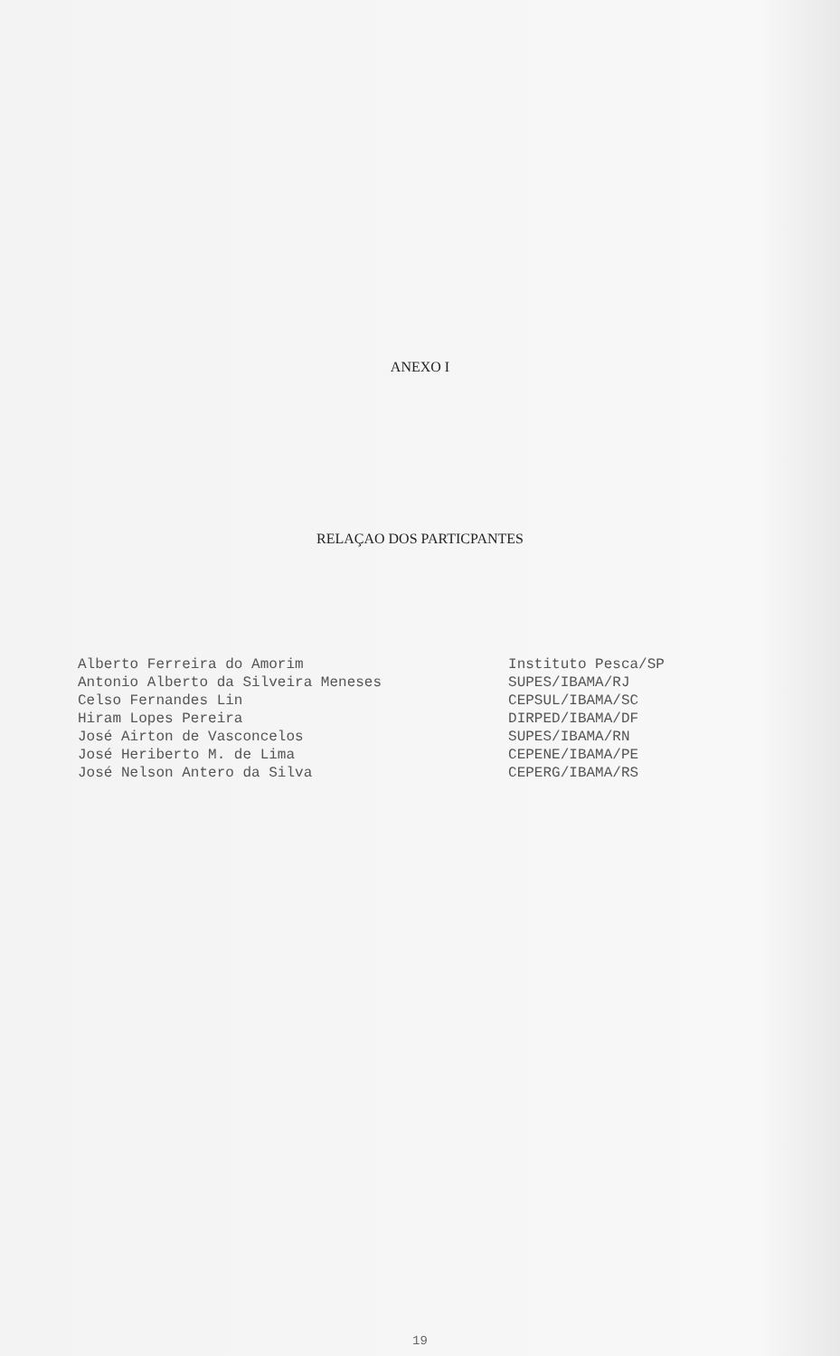ANEXO I
RELAÇAO DOS PARTICPANTES
| Alberto Ferreira do Amorim | Instituto Pesca/SP |
| Antonio Alberto da Silveira Meneses | SUPES/IBAMA/RJ |
| Celso Fernandes Lin | CEPSUL/IBAMA/SC |
| Hiram Lopes Pereira | DIRPED/IBAMA/DF |
| José Airton de Vasconcelos | SUPES/IBAMA/RN |
| José Heriberto M. de Lima | CEPENE/IBAMA/PE |
| José Nelson Antero da Silva | CEPERG/IBAMA/RS |
19